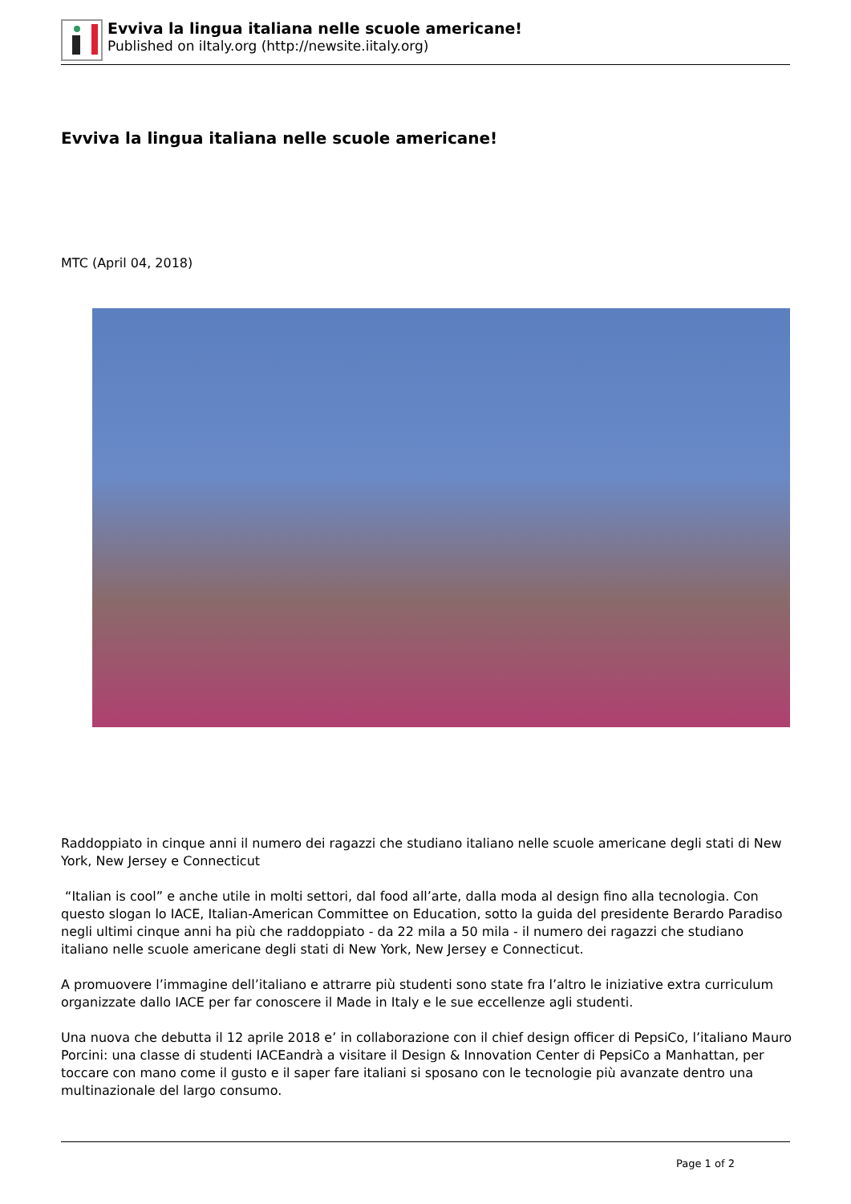Evviva la lingua italiana nelle scuole americane!
Published on iItaly.org (http://newsite.iitaly.org)
Evviva la lingua italiana nelle scuole americane!
MTC (April 04, 2018)
Raddoppiato in cinque anni il numero dei ragazzi che studiano italiano nelle scuole americane degli stati di New York, New Jersey e Connecticut
“Italian is cool” e anche utile in molti settori, dal food all’arte, dalla moda al design fino alla tecnologia. Con questo slogan lo IACE, Italian-American Committee on Education, sotto la guida del presidente Berardo Paradiso negli ultimi cinque anni ha più che raddoppiato - da 22 mila a 50 mila - il numero dei ragazzi che studiano italiano nelle scuole americane degli stati di New York, New Jersey e Connecticut.
A promuovere l’immagine dell’italiano e attrarre più studenti sono state fra l’altro le iniziative extra curriculum organizzate dallo IACE per far conoscere il Made in Italy e le sue eccellenze agli studenti.
Una nuova che debutta il 12 aprile 2018 e’ in collaborazione con il chief design officer di PepsiCo, l’italiano Mauro Porcini: una classe di studenti IACEandrà a visitare il Design & Innovation Center di PepsiCo a Manhattan, per toccare con mano come il gusto e il saper fare italiani si sposano con le tecnologie più avanzate dentro una multinazionale del largo consumo.
Page 1 of 2